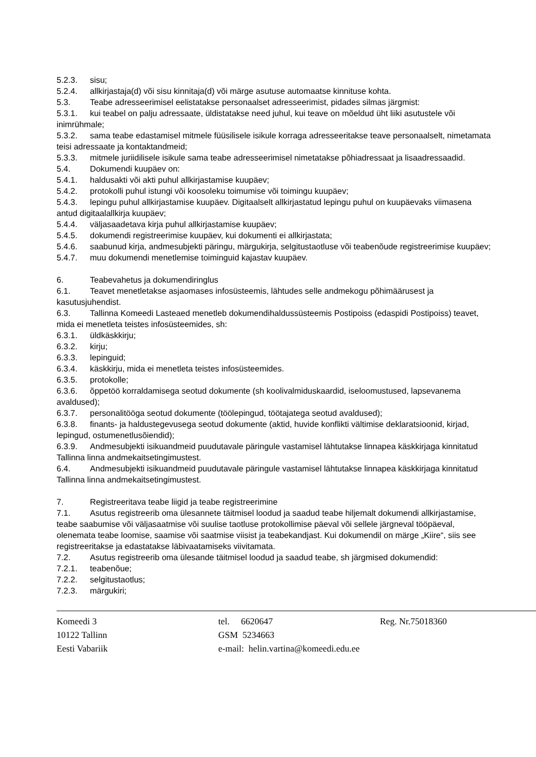5.2.3. sisu;
5.2.4. allkirjastaja(d) või sisu kinnitaja(d) või märge asutuse automaatse kinnituse kohta.
5.3. Teabe adresseerimisel eelistatakse personaalset adresseerimist, pidades silmas järgmist:
5.3.1. kui teabel on palju adressaate, üldistatakse need juhul, kui teave on mõeldud üht liiki asutustele või inimrühmale;
5.3.2. sama teabe edastamisel mitmele füüsilisele isikule korraga adresseeritakse teave personaalselt, nimetamata teisi adressaate ja kontaktandmeid;
5.3.3. mitmele juriidilisele isikule sama teabe adresseerimisel nimetatakse põhiadressaat ja lisaadressaadid.
5.4. Dokumendi kuupäev on:
5.4.1. haldusakti või akti puhul allkirjastamise kuupäev;
5.4.2. protokolli puhul istungi või koosoleku toimumise või toimingu kuupäev;
5.4.3. lepingu puhul allkirjastamise kuupäev. Digitaalselt allkirjastatud lepingu puhul on kuupäevaks viimasena antud digitaalallkirja kuupäev;
5.4.4. väljasaadetava kirja puhul allkirjastamise kuupäev;
5.4.5. dokumendi registreerimise kuupäev, kui dokumenti ei allkirjastata;
5.4.6. saabunud kirja, andmesubjekti päringu, märgukirja, selgitustaotluse või teabenõude registreerimise kuupäev;
5.4.7. muu dokumendi menetlemise toiminguid kajastav kuupäev.
6. Teabevahetus ja dokumendiringlus
6.1. Teavet menetletakse asjaomases infosüsteemis, lähtudes selle andmekogu põhimäärusest ja kasutusjuhendist.
6.3. Tallinna Komeedi Lasteaed menetleb dokumendihaldussüsteemis Postipoiss (edaspidi Postipoiss) teavet, mida ei menetleta teistes infosüsteemides, sh:
6.3.1. üldkäskkirju;
6.3.2. kirju;
6.3.3. lepinguid;
6.3.4. käskkirju, mida ei menetleta teistes infosüsteemides.
6.3.5. protokolle;
6.3.6. õppetöö korraldamisega seotud dokumente (sh koolivalmiduskaardid, iseloomustused, lapsevanema avaldused);
6.3.7. personalitööga seotud dokumente (töölepingud, töötajatega seotud avaldused);
6.3.8. finants- ja haldustegevusega seotud dokumente (aktid, huvide konflikti vältimise deklaratsioonid, kirjad, lepingud, ostumenetlusõiendid);
6.3.9. Andmesubjekti isikuandmeid puudutavale päringule vastamisel lähtutakse linnapea käskkirjaga kinnitatud Tallinna linna andmekaitsetingimustest.
6.4. Andmesubjekti isikuandmeid puudutavale päringule vastamisel lähtutakse linnapea käskkirjaga kinnitatud Tallinna linna andmekaitsetingimustest.
7. Registreeritava teabe liigid ja teabe registreerimine
7.1. Asutus registreerib oma ülesannete täitmisel loodud ja saadud teabe hiljemalt dokumendi allkirjastamise, teabe saabumise või väljasaatmise või suulise taotluse protokollimise päeval või sellele järgneval tööpäeval, olenemata teabe loomise, saamise või saatmise viisist ja teabekandjast. Kui dokumendil on märge „Kiire“, siis see registreeritakse ja edastatakse läbivaatamiseks viivitamata.
7.2. Asutus registreerib oma ülesande täitmisel loodud ja saadud teabe, sh järgmised dokumendid:
7.2.1. teabenõue;
7.2.2. selgitustaotlus;
7.2.3. märgukiri;
Komeedi 3
10122 Tallinn
Eesti Vabariik
tel. 6620647
GSM 5234663
e-mail: helin.vartina@komeedi.edu.ee
Reg. Nr.75018360